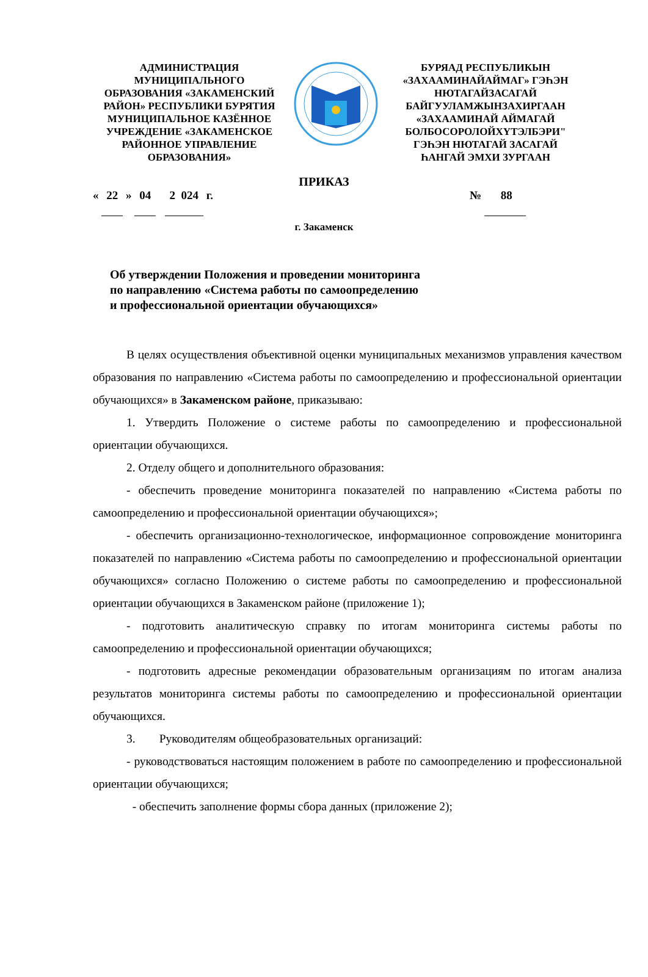АДМИНИСТРАЦИЯ
МУНИЦИПАЛЬНОГО
ОБРАЗОВАНИЯ «ЗАКАМЕНСКИЙ
РАЙОН» РЕСПУБЛИКИ БУРЯТИЯ
МУНИЦИПАЛЬНОЕ КАЗЁННОЕ
УЧРЕЖДЕНИЕ «ЗАКАМЕНСКОЕ
РАЙОННОЕ УПРАВЛЕНИЕ
ОБРАЗОВАНИЯ»
БУРЯАД РЕСПУБЛИКЫН
«ЗАХААМИНАЙАЙМАГ» ГЭҺЭН
НЮТАГАЙЗАСАГАЙ
БАЙГУУЛАМЖЫНЗАХИРГААН
«ЗАХААМИНАЙ АЙМАГАЙ
БОЛБОСОРОЛОЙХҮТЭЛБЭРИ"
ГЭҺЭН НЮТАГАЙ ЗАСАГАЙ
ҺАНГАЙ ЭМХИ ЗУРГААН
ПРИКАЗ
« 22 » 04 2 024 г. № 88
г. Закаменск
Об утверждении Положения и проведении мониторинга
по направлению «Система работы по самоопределению
и профессиональной ориентации обучающихся»
В целях осуществления объективной оценки муниципальных механизмов управления качеством образования по направлению «Система работы по самоопределению и профессиональной ориентации обучающихся» в Закаменском районе, приказываю:
1. Утвердить Положение о системе работы по самоопределению и профессиональной ориентации обучающихся.
2. Отделу общего и дополнительного образования:
- обеспечить проведение мониторинга показателей по направлению «Система работы по самоопределению и профессиональной ориентации обучающихся»;
- обеспечить организационно-технологическое, информационное сопровождение мониторинга показателей по направлению «Система работы по самоопределению и профессиональной ориентации обучающихся» согласно Положению о системе работы по самоопределению и профессиональной ориентации обучающихся в Закаменском районе (приложение 1);
- подготовить аналитическую справку по итогам мониторинга системы работы по самоопределению и профессиональной ориентации обучающихся;
- подготовить адресные рекомендации образовательным организациям по итогам анализа результатов мониторинга системы работы по самоопределению и профессиональной ориентации обучающихся.
3. Руководителям общеобразовательных организаций:
- руководствоваться настоящим положением в работе по самоопределению и профессиональной ориентации обучающихся;
- обеспечить заполнение формы сбора данных (приложение 2);